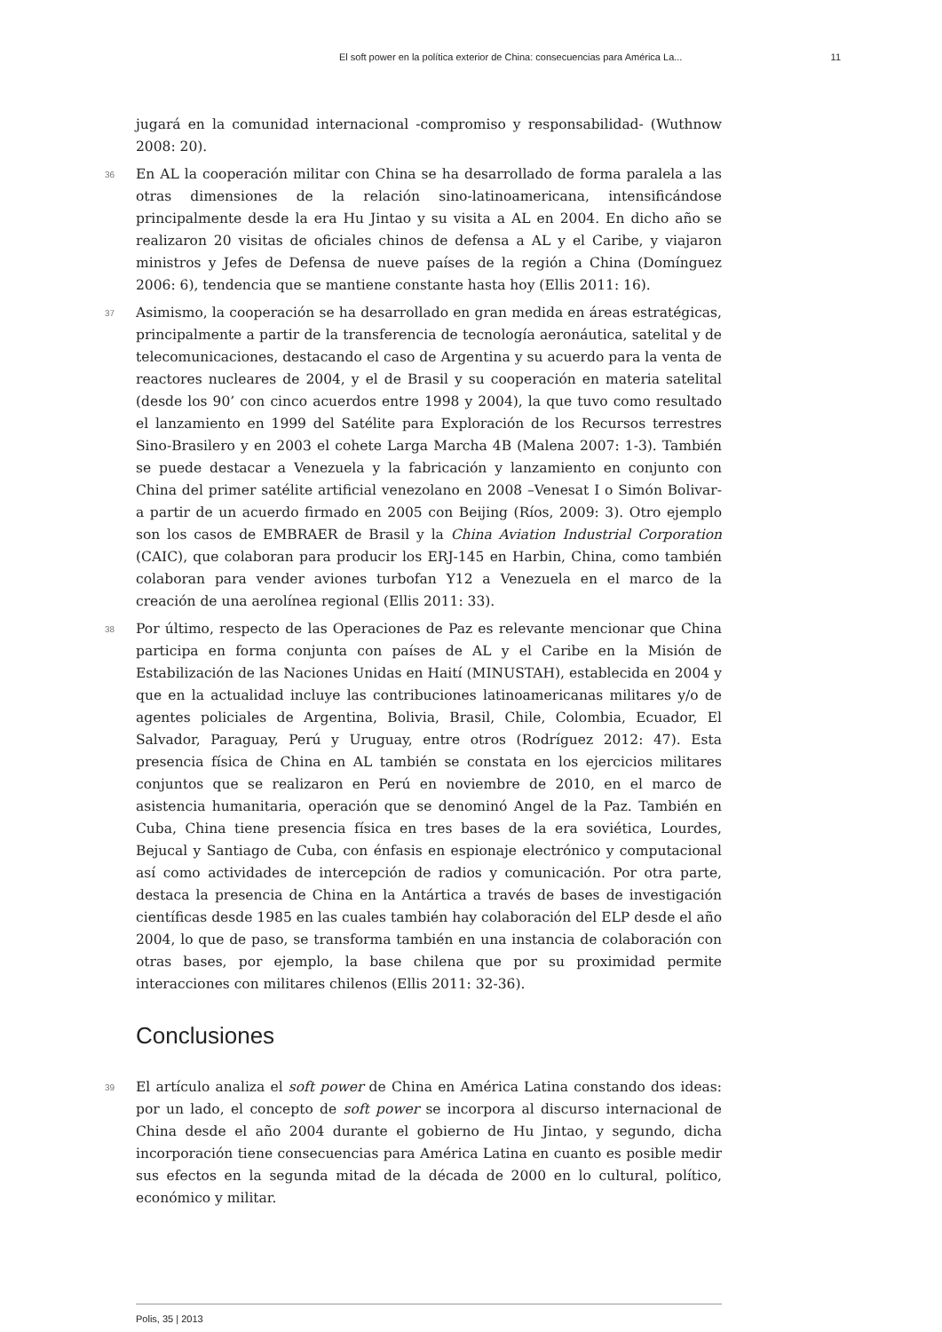El soft power en la política exterior de China: consecuencias para América La... 11
jugará en la comunidad internacional -compromiso y responsabilidad- (Wuthnow 2008: 20).
36 En AL la cooperación militar con China se ha desarrollado de forma paralela a las otras dimensiones de la relación sino-latinoamericana, intensificándose principalmente desde la era Hu Jintao y su visita a AL en 2004. En dicho año se realizaron 20 visitas de oficiales chinos de defensa a AL y el Caribe, y viajaron ministros y Jefes de Defensa de nueve países de la región a China (Domínguez 2006: 6), tendencia que se mantiene constante hasta hoy (Ellis 2011: 16).
37 Asimismo, la cooperación se ha desarrollado en gran medida en áreas estratégicas, principalmente a partir de la transferencia de tecnología aeronáutica, satelital y de telecomunicaciones, destacando el caso de Argentina y su acuerdo para la venta de reactores nucleares de 2004, y el de Brasil y su cooperación en materia satelital (desde los 90’ con cinco acuerdos entre 1998 y 2004), la que tuvo como resultado el lanzamiento en 1999 del Satélite para Exploración de los Recursos terrestres Sino-Brasilero y en 2003 el cohete Larga Marcha 4B (Malena 2007: 1-3). También se puede destacar a Venezuela y la fabricación y lanzamiento en conjunto con China del primer satélite artificial venezolano en 2008 –Venesat I o Simón Bolivar- a partir de un acuerdo firmado en 2005 con Beijing (Ríos, 2009: 3). Otro ejemplo son los casos de EMBRAER de Brasil y la China Aviation Industrial Corporation (CAIC), que colaboran para producir los ERJ-145 en Harbin, China, como también colaboran para vender aviones turbofan Y12 a Venezuela en el marco de la creación de una aerolínea regional (Ellis 2011: 33).
38 Por último, respecto de las Operaciones de Paz es relevante mencionar que China participa en forma conjunta con países de AL y el Caribe en la Misión de Estabilización de las Naciones Unidas en Haití (MINUSTAH), establecida en 2004 y que en la actualidad incluye las contribuciones latinoamericanas militares y/o de agentes policiales de Argentina, Bolivia, Brasil, Chile, Colombia, Ecuador, El Salvador, Paraguay, Perú y Uruguay, entre otros (Rodríguez 2012: 47). Esta presencia física de China en AL también se constata en los ejercicios militares conjuntos que se realizaron en Perú en noviembre de 2010, en el marco de asistencia humanitaria, operación que se denominó Angel de la Paz. También en Cuba, China tiene presencia física en tres bases de la era soviética, Lourdes, Bejucal y Santiago de Cuba, con énfasis en espionaje electrónico y computacional así como actividades de intercepción de radios y comunicación. Por otra parte, destaca la presencia de China en la Antártica a través de bases de investigación científicas desde 1985 en las cuales también hay colaboración del ELP desde el año 2004, lo que de paso, se transforma también en una instancia de colaboración con otras bases, por ejemplo, la base chilena que por su proximidad permite interacciones con militares chilenos (Ellis 2011: 32-36).
Conclusiones
39 El artículo analiza el soft power de China en América Latina constando dos ideas: por un lado, el concepto de soft power se incorpora al discurso internacional de China desde el año 2004 durante el gobierno de Hu Jintao, y segundo, dicha incorporación tiene consecuencias para América Latina en cuanto es posible medir sus efectos en la segunda mitad de la década de 2000 en lo cultural, político, económico y militar.
Polis, 35 | 2013